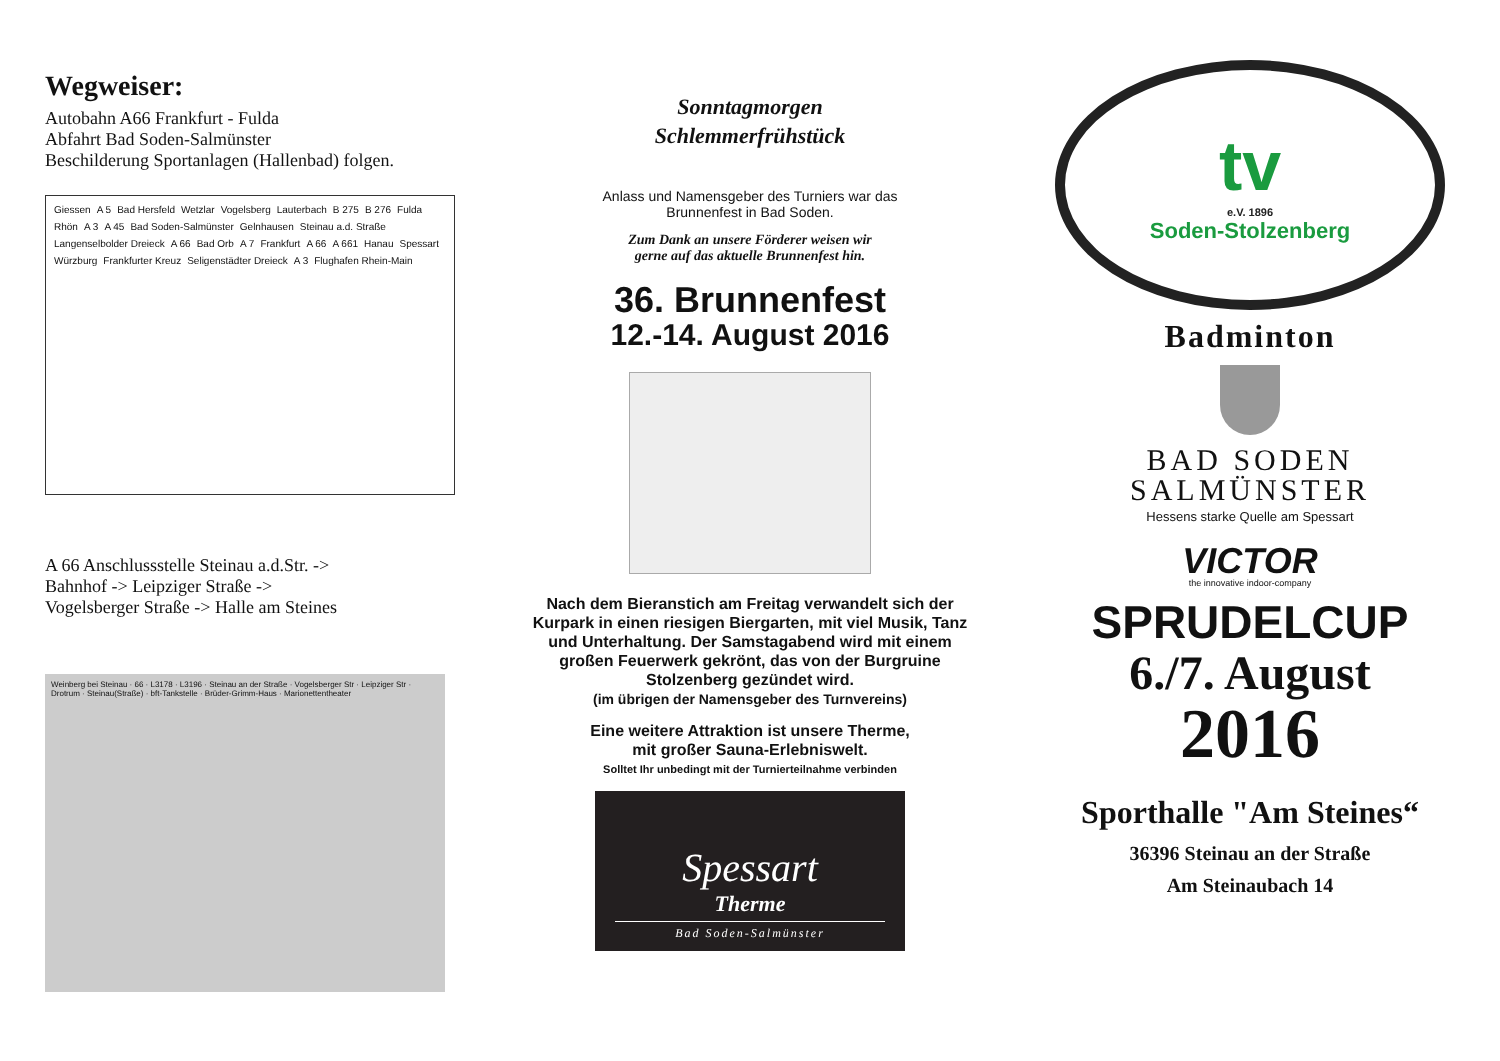Wegweiser:
Autobahn A66 Frankfurt - Fulda
Abfahrt Bad Soden-Salmünster
Beschilderung Sportanlagen (Hallenbad) folgen.
Giessen A 5 Bad Hersfeld Wetzlar Vogelsberg Lauterbach B 275 B 276 Fulda Rhön A 3 A 45 Bad Soden-Salmünster Gelnhausen Steinau a.d. Straße Langenselbolder Dreieck A 66 Bad Orb A 7 Frankfurt A 66 A 661 Hanau Spessart Würzburg Frankfurter Kreuz Seligenstädter Dreieck A 3 Flughafen Rhein-Main
A 66 Anschlussstelle Steinau a.d.Str. ->
Bahnhof -> Leipziger Straße ->
Vogelsberger Straße -> Halle am Steines
Weinberg bei Steinau · 66 · L3178 · L3196 · Steinau an der Straße · Vogelsberger Str · Leipziger Str · Drotrum · Steinau(Straße) · bft-Tankstelle · Brüder-Grimm-Haus · Marionettentheater
Sonntagmorgen
Schlemmerfrühstück
Anlass und Namensgeber des Turniers war das
Brunnenfest in Bad Soden.
Zum Dank an unsere Förderer weisen wir
gerne auf das aktuelle Brunnenfest hin.
36. Brunnenfest
12.-14. August 2016
Nach dem Bieranstich am Freitag verwandelt sich der Kurpark in einen riesigen Biergarten, mit viel Musik, Tanz und Unterhaltung. Der Samstagabend wird mit einem großen Feuerwerk gekrönt, das von der Burgruine Stolzenberg gezündet wird.
(im übrigen der Namensgeber des Turnvereins)
Eine weitere Attraktion ist unsere Therme,
mit großer Sauna-Erlebniswelt.
Solltet Ihr unbedingt mit der Turnierteilnahme verbinden
Spessart
Therme
Bad Soden-Salmünster
tv
e.V. 1896
Soden-Stolzenberg
Badminton
BAD SODEN
SALMÜNSTER
Hessens starke Quelle am Spessart
VICTOR
the innovative indoor-company
SPRUDELCUP
6./7. August
2016
Sporthalle "Am Steines“
36396 Steinau an der Straße
Am Steinaubach 14